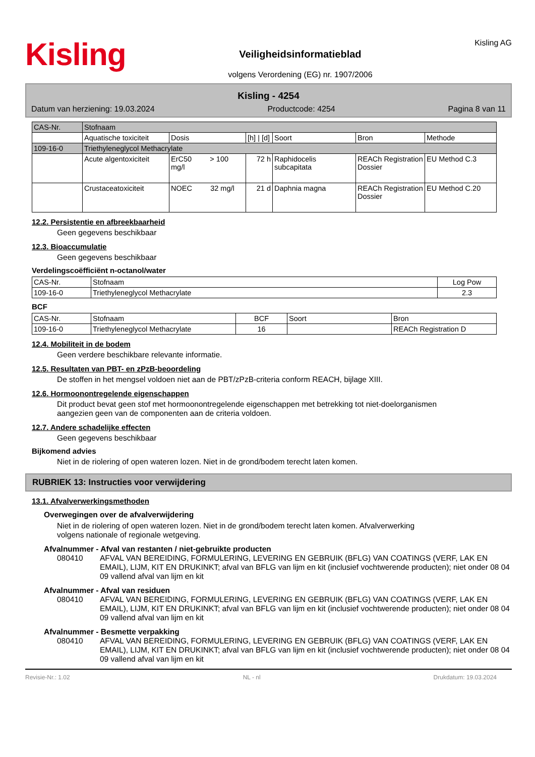Kisling
Veiligheidsinformatieblad
volgens Verordening (EG) nr. 1907/2006
Kisling AG
Kisling - 4254
Datum van herziening: 19.03.2024 Productcode: 4254 Pagina 8 van 11
| CAS-Nr. | Stofnaam | | | | | |
| --- | --- | --- | --- | --- | --- | --- |
| | Aquatische toxiciteit | Dosis | [h] / [d] | Soort | Bron | Methode |
| 109-16-0 | Triethyleneglycol Methacrylate | | | | | |
| | Acute algentoxiciteit | ErC50 > 100 mg/l | 72 h | Raphidocelis subcapitata | REACh Registration Dossier | EU Method C.3 |
| | Crustaceatoxiciteit | NOEC 32 mg/l | 21 d | Daphnia magna | REACh Registration Dossier | EU Method C.20 |
12.2. Persistentie en afbreekbaarheid
Geen gegevens beschikbaar
12.3. Bioaccumulatie
Geen gegevens beschikbaar
Verdelingscoëfficiënt n-octanol/water
| CAS-Nr. | Stofnaam | Log Pow |
| 109-16-0 | Triethyleneglycol Methacrylate | 2.3 |
BCF
| CAS-Nr. | Stofnaam | BCF | Soort | Bron |
| 109-16-0 | Triethyleneglycol Methacrylate | 16 | | REACh Registration D |
12.4. Mobiliteit in de bodem
Geen verdere beschikbare relevante informatie.
12.5. Resultaten van PBT- en zPzB-beoordeling
De stoffen in het mengsel voldoen niet aan de PBT/zPzB-criteria conform REACH, bijlage XIII.
12.6. Hormoonontregelende eigenschappen
Dit product bevat geen stof met hormoonontregelende eigenschappen met betrekking tot niet-doelorganismen
aangezien geen van de componenten aan de criteria voldoen.
12.7. Andere schadelijke effecten
Geen gegevens beschikbaar
Bijkomend advies
Niet in de riolering of open wateren lozen. Niet in de grond/bodem terecht laten komen.
RUBRIEK 13: Instructies voor verwijdering
13.1. Afvalverwerkingsmethoden
Overwegingen over de afvalverwijdering
Niet in de riolering of open wateren lozen. Niet in de grond/bodem terecht laten komen. Afvalverwerking
volgens nationale of regionale wetgeving.
Afvalnummer - Afval van restanten / niet-gebruikte producten
080410 AFVAL VAN BEREIDING, FORMULERING, LEVERING EN GEBRUIK (BFLG) VAN COATINGS (VERF, LAK EN EMAIL), LIJM, KIT EN DRUKINKT; afval van BFLG van lijm en kit (inclusief vochtwerende producten); niet onder 08 04 09 vallend afval van lijm en kit
Afvalnummer - Afval van residuen
080410 AFVAL VAN BEREIDING, FORMULERING, LEVERING EN GEBRUIK (BFLG) VAN COATINGS (VERF, LAK EN EMAIL), LIJM, KIT EN DRUKINKT; afval van BFLG van lijm en kit (inclusief vochtwerende producten); niet onder 08 04 09 vallend afval van lijm en kit
Afvalnummer - Besmette verpakking
080410 AFVAL VAN BEREIDING, FORMULERING, LEVERING EN GEBRUIK (BFLG) VAN COATINGS (VERF, LAK EN EMAIL), LIJM, KIT EN DRUKINKT; afval van BFLG van lijm en kit (inclusief vochtwerende producten); niet onder 08 04 09 vallend afval van lijm en kit
Revisie-Nr.: 1.02 NL - nl Drukdatum: 19.03.2024